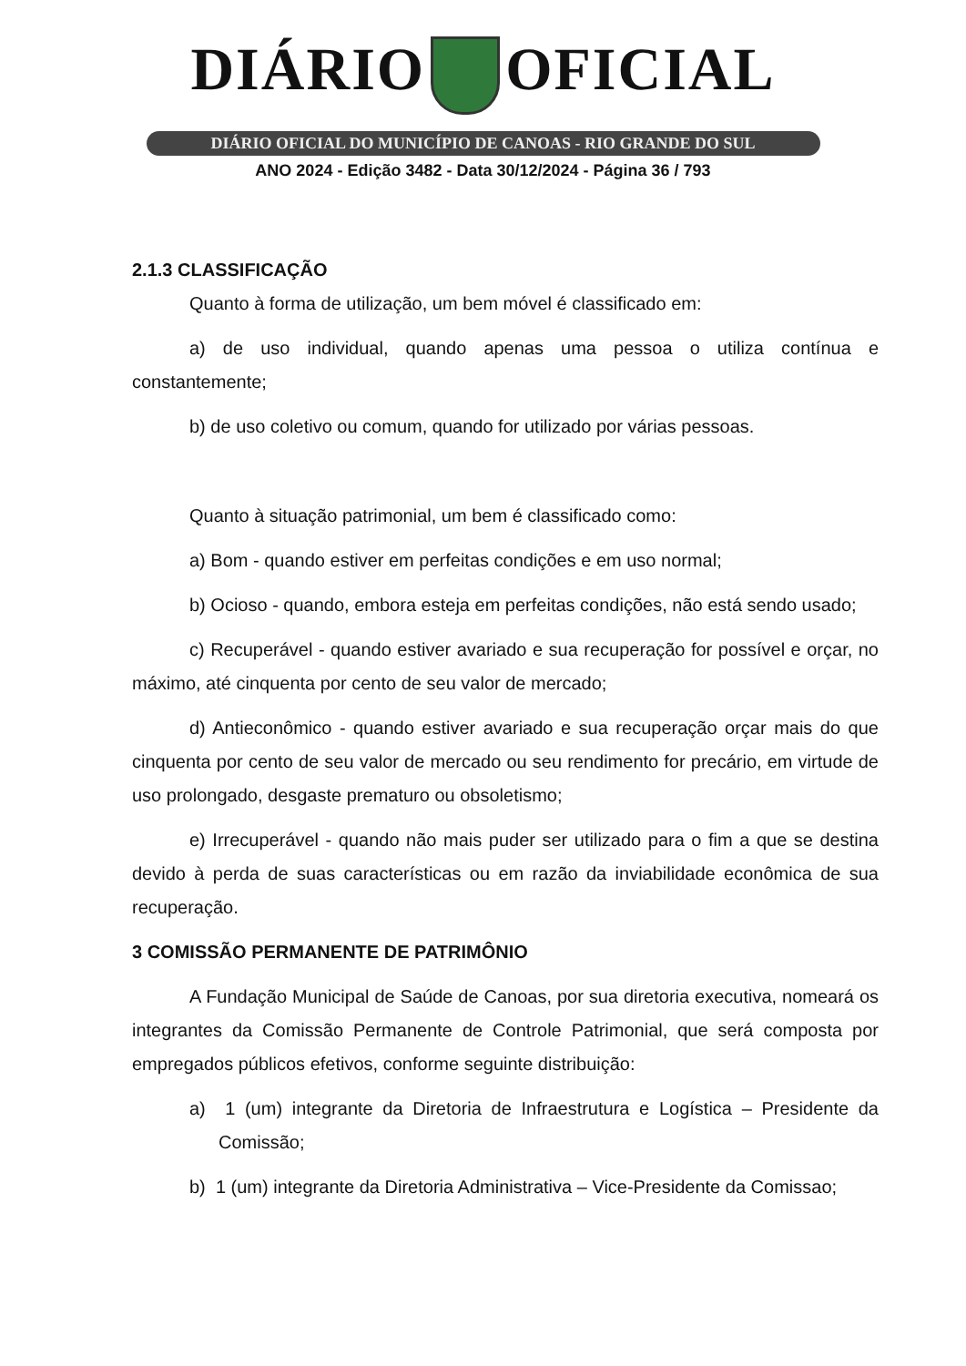DIÁRIO OFICIAL
DIÁRIO OFICIAL DO MUNICÍPIO DE CANOAS - RIO GRANDE DO SUL
ANO 2024 - Edição 3482 - Data 30/12/2024 - Página 36 / 793
2.1.3 CLASSIFICAÇÃO
Quanto à forma de utilização, um bem móvel é classificado em:
a) de uso individual, quando apenas uma pessoa o utiliza contínua e constantemente;
b) de uso coletivo ou comum, quando for utilizado por várias pessoas.
Quanto à situação patrimonial, um bem é classificado como:
a) Bom - quando estiver em perfeitas condições e em uso normal;
b) Ocioso - quando, embora esteja em perfeitas condições, não está sendo usado;
c) Recuperável - quando estiver avariado e sua recuperação for possível e orçar, no máximo, até cinquenta por cento de seu valor de mercado;
d) Antieconômico - quando estiver avariado e sua recuperação orçar mais do que cinquenta por cento de seu valor de mercado ou seu rendimento for precário, em virtude de uso prolongado, desgaste prematuro ou obsoletismo;
e) Irrecuperável - quando não mais puder ser utilizado para o fim a que se destina devido à perda de suas características ou em razão da inviabilidade econômica de sua recuperação.
3 COMISSÃO PERMANENTE DE PATRIMÔNIO
A Fundação Municipal de Saúde de Canoas, por sua diretoria executiva, nomeará os integrantes da Comissão Permanente de Controle Patrimonial, que será composta por empregados públicos efetivos, conforme seguinte distribuição:
a) 1 (um) integrante da Diretoria de Infraestrutura e Logística – Presidente da Comissão;
b) 1 (um) integrante da Diretoria Administrativa – Vice-Presidente da Comissao;